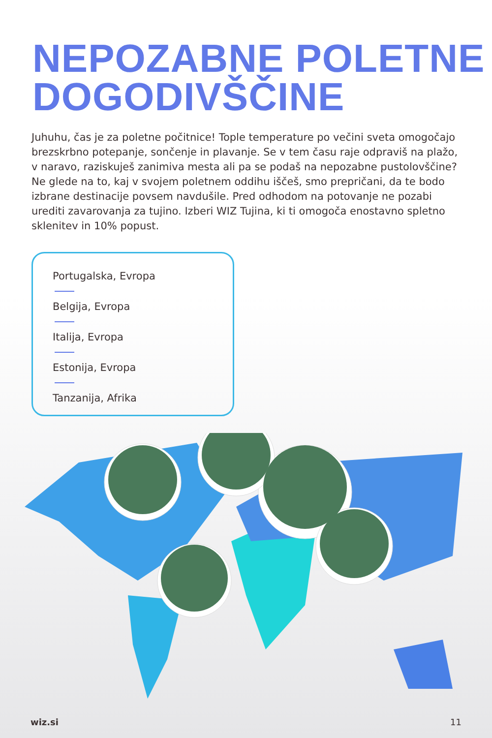NEPOZABNE POLETNE
DOGODIVŠČINE
Juhuhu, čas je za poletne počitnice! Tople temperature po večini sveta omogočajo brezskrbno potepanje, sončenje in plavanje. Se v tem času raje odpraviš na plažo, v naravo, raziskuješ zanimiva mesta ali pa se podaš na nepozabne pustolovščine? Ne glede na to, kaj v svojem poletnem oddihu iščeš, smo prepričani, da te bodo izbrane destinacije povsem navdušile. Pred odhodom na potovanje ne pozabi urediti zavarovanja za tujino. Izberi WIZ Tujina, ki ti omogoča enostavno spletno sklenitev in 10% popust.
Portugalska, Evropa
Belgija, Evropa
Italija, Evropa
Estonija, Evropa
Tanzanija, Afrika
wiz.si 11